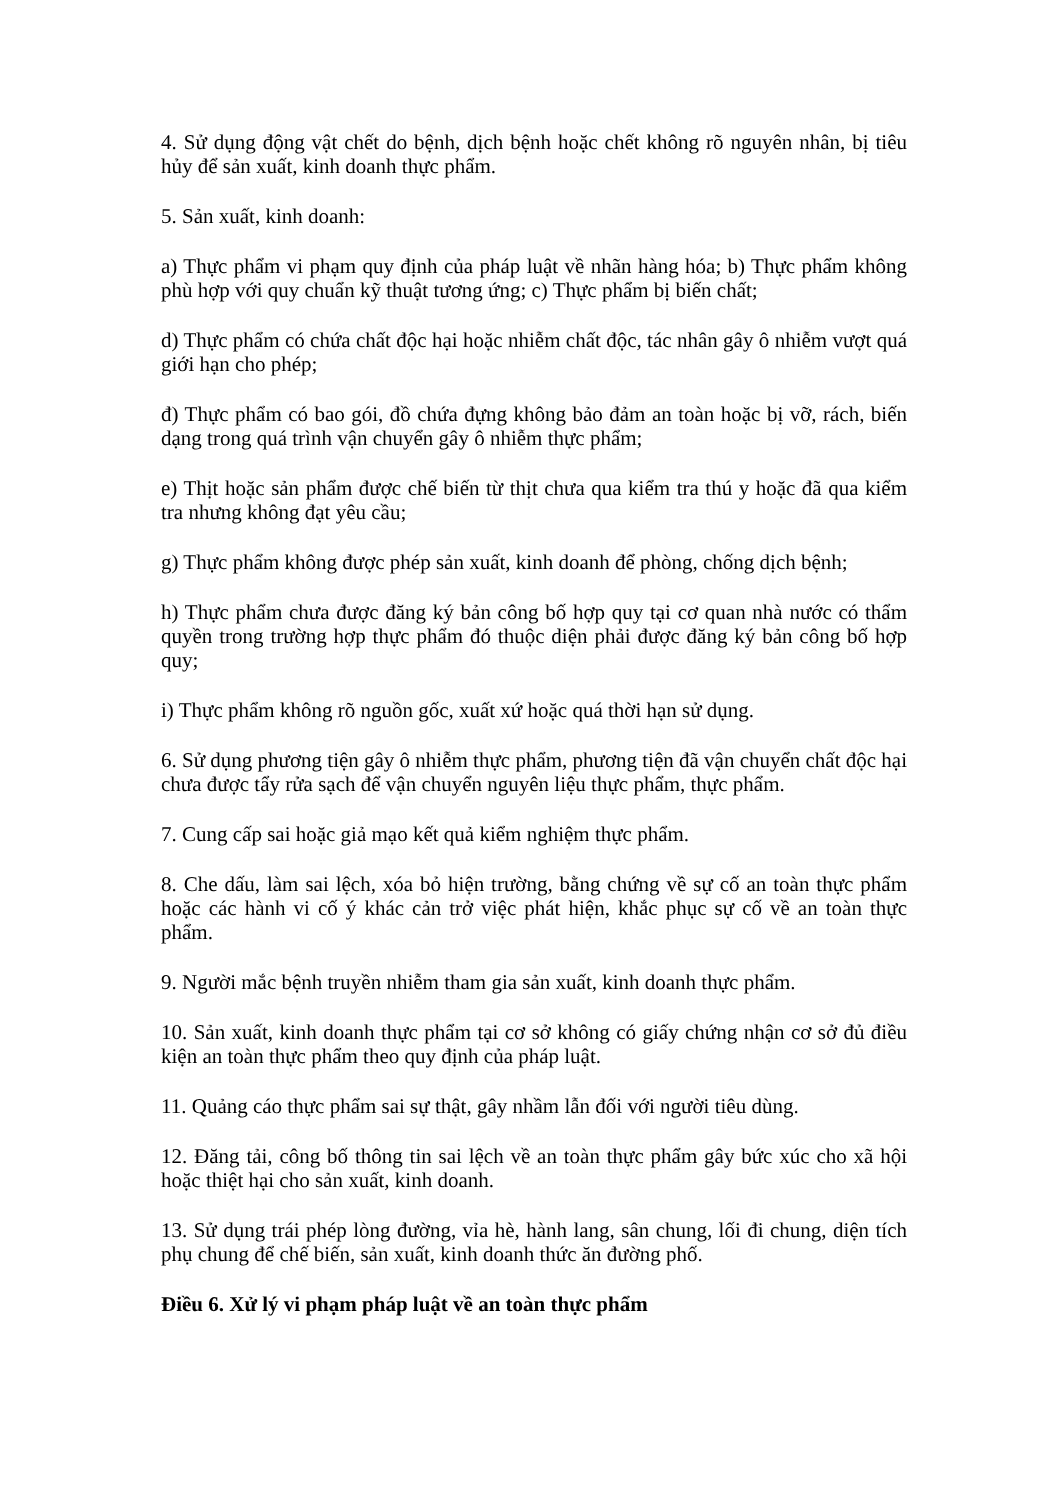4. Sử dụng động vật chết do bệnh, dịch bệnh hoặc chết không rõ nguyên nhân, bị tiêu hủy để sản xuất, kinh doanh thực phẩm.
5. Sản xuất, kinh doanh:
a) Thực phẩm vi phạm quy định của pháp luật về nhãn hàng hóa; b) Thực phẩm không phù hợp với quy chuẩn kỹ thuật tương ứng; c) Thực phẩm bị biến chất;
d) Thực phẩm có chứa chất độc hại hoặc nhiễm chất độc, tác nhân gây ô nhiễm vượt quá giới hạn cho phép;
đ) Thực phẩm có bao gói, đồ chứa đựng không bảo đảm an toàn hoặc bị vỡ, rách, biến dạng trong quá trình vận chuyển gây ô nhiễm thực phẩm;
e) Thịt hoặc sản phẩm được chế biến từ thịt chưa qua kiểm tra thú y hoặc đã qua kiểm tra nhưng không đạt yêu cầu;
g) Thực phẩm không được phép sản xuất, kinh doanh để phòng, chống dịch bệnh;
h) Thực phẩm chưa được đăng ký bản công bố hợp quy tại cơ quan nhà nước có thẩm quyền trong trường hợp thực phẩm đó thuộc diện phải được đăng ký bản công bố hợp quy;
i) Thực phẩm không rõ nguồn gốc, xuất xứ hoặc quá thời hạn sử dụng.
6. Sử dụng phương tiện gây ô nhiễm thực phẩm, phương tiện đã vận chuyển chất độc hại chưa được tẩy rửa sạch để vận chuyển nguyên liệu thực phẩm, thực phẩm.
7. Cung cấp sai hoặc giả mạo kết quả kiểm nghiệm thực phẩm.
8. Che dấu, làm sai lệch, xóa bỏ hiện trường, bằng chứng về sự cố an toàn thực phẩm hoặc các hành vi cố ý khác cản trở việc phát hiện, khắc phục sự cố về an toàn thực phẩm.
9. Người mắc bệnh truyền nhiễm tham gia sản xuất, kinh doanh thực phẩm.
10. Sản xuất, kinh doanh thực phẩm tại cơ sở không có giấy chứng nhận cơ sở đủ điều kiện an toàn thực phẩm theo quy định của pháp luật.
11. Quảng cáo thực phẩm sai sự thật, gây nhầm lẫn đối với người tiêu dùng.
12. Đăng tải, công bố thông tin sai lệch về an toàn thực phẩm gây bức xúc cho xã hội hoặc thiệt hại cho sản xuất, kinh doanh.
13. Sử dụng trái phép lòng đường, vỉa hè, hành lang, sân chung, lối đi chung, diện tích phụ chung để chế biến, sản xuất, kinh doanh thức ăn đường phố.
Điều 6. Xử lý vi phạm pháp luật về an toàn thực phẩm